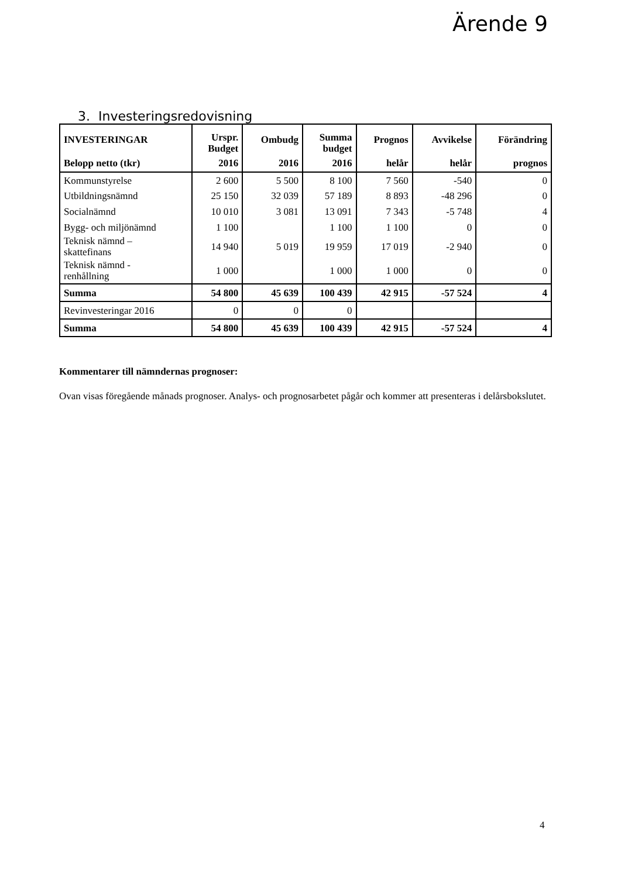Ärende 9
3. Investeringsredovisning
| INVESTERINGAR | Urspr. Budget | Ombudg | Summa budget | Prognos | Avvikelse | Förändring |
| --- | --- | --- | --- | --- | --- | --- |
| Belopp netto (tkr) | 2016 | 2016 | 2016 | helår | helår | prognos |
| Kommunstyrelse | 2 600 | 5 500 | 8 100 | 7 560 | -540 | 0 |
| Utbildningsnämnd | 25 150 | 32 039 | 57 189 | 8 893 | -48 296 | 0 |
| Socialnämnd | 10 010 | 3 081 | 13 091 | 7 343 | -5 748 | 4 |
| Bygg- och miljönämnd | 1 100 | | 1 100 | 1 100 | 0 | 0 |
| Teknisk nämnd – skattefinans | 14 940 | 5 019 | 19 959 | 17 019 | -2 940 | 0 |
| Teknisk nämnd - renhållning | 1 000 | | 1 000 | 1 000 | 0 | 0 |
| Summa | 54 800 | 45 639 | 100 439 | 42 915 | -57 524 | 4 |
| Revinvesteringar 2016 | 0 | 0 | 0 | | | |
| Summa | 54 800 | 45 639 | 100 439 | 42 915 | -57 524 | 4 |
Kommentarer till nämndernas prognoser:
Ovan visas föregående månads prognoser. Analys- och prognosarbetet pågår och kommer att presenteras i delårsbokslutet.
4